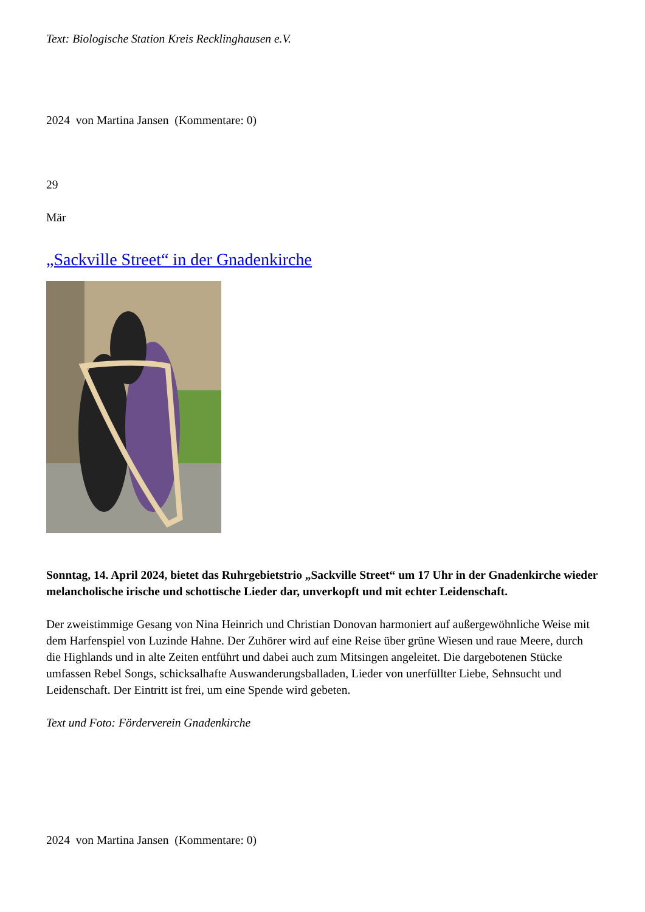Text: Biologische Station Kreis Recklinghausen e.V.
2024 von Martina Jansen (Kommentare: 0)
29
Mär
„Sackville Street“ in der Gnadenkirche
Sonntag, 14. April 2024, bietet das Ruhrgebietstrio „Sackville Street“ um 17 Uhr in der Gnadenkirche wieder melancholische irische und schottische Lieder dar, unverkopft und mit echter Leidenschaft.
Der zweistimmige Gesang von Nina Heinrich und Christian Donovan harmoniert auf außergewöhnliche Weise mit dem Harfenspiel von Luzinde Hahne. Der Zuhörer wird auf eine Reise über grüne Wiesen und raue Meere, durch die Highlands und in alte Zeiten entführt und dabei auch zum Mitsingen angeleitet. Die dargebotenen Stücke umfassen Rebel Songs, schicksalhafte Auswanderungsballaden, Lieder von unerfüllter Liebe, Sehnsucht und Leidenschaft. Der Eintritt ist frei, um eine Spende wird gebeten.
Text und Foto: Förderverein Gnadenkirche
2024 von Martina Jansen (Kommentare: 0)